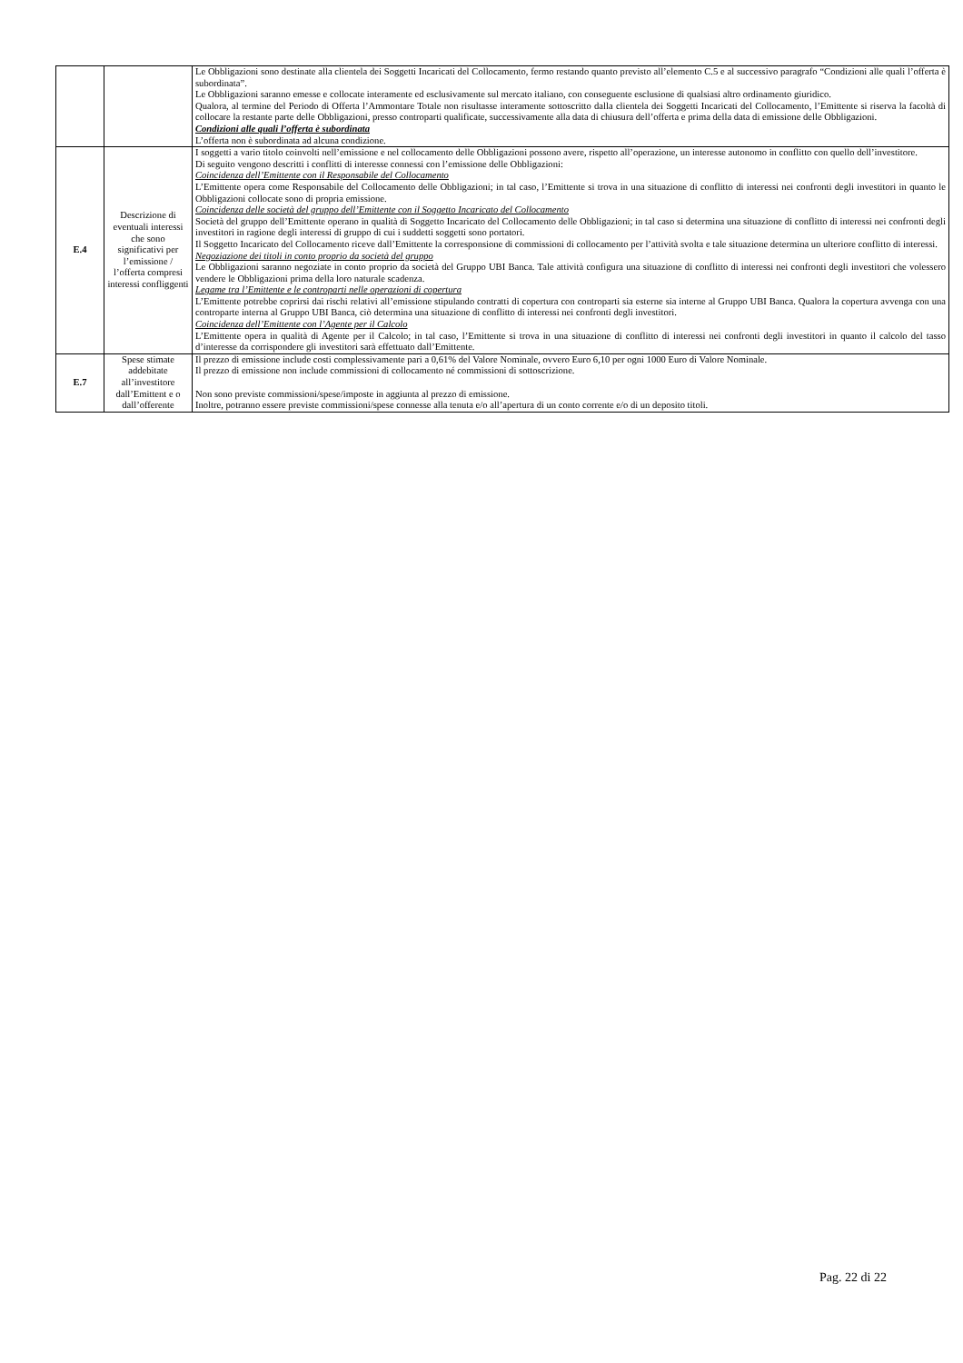| | | Le Obbligazioni sono destinate alla clientela dei Soggetti Incaricati del Collocamento, fermo restando quanto previsto all’elemento C.5 e al successivo paragrafo “Condizioni alle quali l’offerta è subordinata”. Le Obbligazioni saranno emesse e collocate interamente ed esclusivamente sul mercato italiano, con conseguente esclusione di qualsiasi altro ordinamento giuridico. Qualora, al termine del Periodo di Offerta l’Ammontare Totale non risultasse interamente sottoscritto dalla clientela dei Soggetti Incaricati del Collocamento, l’Emittente si riserva la facoltà di collocare la restante parte delle Obbligazioni, presso controparti qualificate, successivamente alla data di chiusura dell’offerta e prima della data di emissione delle Obbligazioni. Condizioni alle quali l’offerta è subordinata L’offerta non è subordinata ad alcuna condizione. |
| E.4 | Descrizione di eventuali interessi che sono significativi per l’emissione / l’offerta compresi interessi confliggenti | I soggetti a vario titolo coinvolti nell’emissione e nel collocamento delle Obbligazioni possono avere, rispetto all’operazione, un interesse autonomo in conflitto con quello dell’investitore. Di seguito vengono descritti i conflitti di interesse connessi con l’emissione delle Obbligazioni: Coincidenza dell’Emittente con il Responsabile del Collocamento L’Emittente opera come Responsabile del Collocamento delle Obbligazioni; in tal caso, l’Emittente si trova in una situazione di conflitto di interessi nei confronti degli investitori in quanto le Obbligazioni collocate sono di propria emissione. Coincidenza delle società del gruppo dell’Emittente con il Soggetto Incaricato del Collocamento Società del gruppo dell’Emittente operano in qualità di Soggetto Incaricato del Collocamento delle Obbligazioni; in tal caso si determina una situazione di conflitto di interessi nei confronti degli investitori in ragione degli interessi di gruppo di cui i suddetti soggetti sono portatori. Il Soggetto Incaricato del Collocamento riceve dall’Emittente la corresponsione di commissioni di collocamento per l’attività svolta e tale situazione determina un ulteriore conflitto di interessi. Negoziazione dei titoli in conto proprio da società del gruppo Le Obbligazioni saranno negoziate in conto proprio da società del Gruppo UBI Banca. Tale attività configura una situazione di conflitto di interessi nei confronti degli investitori che volessero vendere le Obbligazioni prima della loro naturale scadenza. Legame tra l’Emittente e le controparti nelle operazioni di copertura L’Emittente potrebbe coprirsi dai rischi relativi all’emissione stipulando contratti di copertura con controparti sia esterne sia interne al Gruppo UBI Banca. Qualora la copertura avvenga con una controparte interna al Gruppo UBI Banca, ciò determina una situazione di conflitto di interessi nei confronti degli investitori. Coincidenza dell’Emittente con l’Agente per il Calcolo L’Emittente opera in qualità di Agente per il Calcolo; in tal caso, l’Emittente si trova in una situazione di conflitto di interessi nei confronti degli investitori in quanto il calcolo del tasso d’interesse da corrispondere gli investitori sarà effettuato dall’Emittente. |
| E.7 | Spese stimate addebitate all’investitore dall’Emittent e o dall’offerente | Il prezzo di emissione include costi complessivamente pari a 0,61% del Valore Nominale, ovvero Euro 6,10 per ogni 1000 Euro di Valore Nominale. Il prezzo di emissione non include commissioni di collocamento né commissioni di sottoscrizione. Non sono previste commissioni/spese/imposte in aggiunta al prezzo di emissione. Inoltre, potranno essere previste commissioni/spese connesse alla tenuta e/o all’apertura di un conto corrente e/o di un deposito titoli. |
Pag. 22 di 22